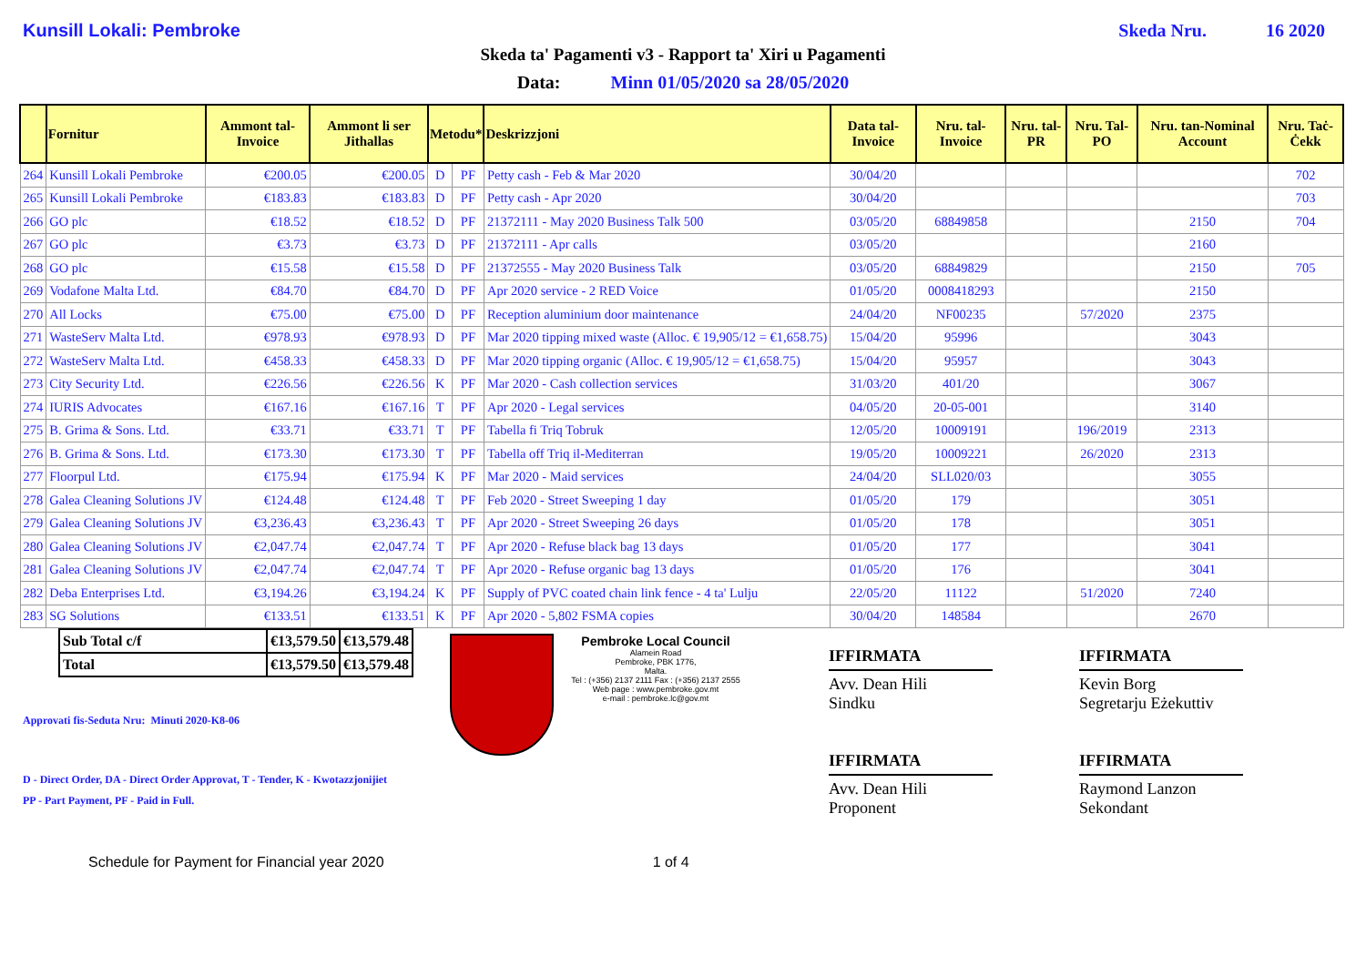Kunsill Lokali: Pembroke Skeda Nru. 16 2020
Skeda ta' Pagamenti v3 - Rapport ta' Xiri u Pagamenti
Data: Minn 01/05/2020 sa 28/05/2020
| | Fornitur | Ammont tal-Invoice | Ammont li ser Jithallas | Metodu* | | Deskrizzjoni | Data tal-Invoice | Nru. tal-Invoice | Nru. tal-PR | Nru. Tal-PO | Nru. tan-Nominal Account | Nru. Taċ-Ċekk |
| --- | --- | --- | --- | --- | --- | --- | --- | --- | --- | --- | --- | --- |
| 264 | Kunsill Lokali Pembroke | €200.05 | €200.05 | D | PF | Petty cash - Feb & Mar 2020 | 30/04/20 | | | | | 702 |
| 265 | Kunsill Lokali Pembroke | €183.83 | €183.83 | D | PF | Petty cash - Apr 2020 | 30/04/20 | | | | | 703 |
| 266 | GO plc | €18.52 | €18.52 | D | PF | 21372111 - May 2020 Business Talk 500 | 03/05/20 | 68849858 | | | 2150 | 704 |
| 267 | GO plc | €3.73 | €3.73 | D | PF | 21372111 - Apr calls | 03/05/20 | | | | 2160 | |
| 268 | GO plc | €15.58 | €15.58 | D | PF | 21372555 - May 2020 Business Talk | 03/05/20 | 68849829 | | | 2150 | 705 |
| 269 | Vodafone Malta Ltd. | €84.70 | €84.70 | D | PF | Apr 2020 service - 2 RED Voice | 01/05/20 | 0008418293 | | | 2150 | |
| 270 | All Locks | €75.00 | €75.00 | D | PF | Reception aluminium door maintenance | 24/04/20 | NF00235 | | 57/2020 | 2375 | |
| 271 | WasteServ Malta Ltd. | €978.93 | €978.93 | D | PF | Mar 2020 tipping mixed waste (Alloc. € 19,905/12 = €1,658.75) | 15/04/20 | 95996 | | | 3043 | |
| 272 | WasteServ Malta Ltd. | €458.33 | €458.33 | D | PF | Mar 2020 tipping organic (Alloc. € 19,905/12 = €1,658.75) | 15/04/20 | 95957 | | | 3043 | |
| 273 | City Security Ltd. | €226.56 | €226.56 | K | PF | Mar 2020 - Cash collection services | 31/03/20 | 401/20 | | | 3067 | |
| 274 | IURIS Advocates | €167.16 | €167.16 | T | PF | Apr 2020 - Legal services | 04/05/20 | 20-05-001 | | | 3140 | |
| 275 | B. Grima & Sons. Ltd. | €33.71 | €33.71 | T | PF | Tabella fi Triq Tobruk | 12/05/20 | 10009191 | | 196/2019 | 2313 | |
| 276 | B. Grima & Sons. Ltd. | €173.30 | €173.30 | T | PF | Tabella off Triq il-Mediterran | 19/05/20 | 10009221 | | 26/2020 | 2313 | |
| 277 | Floorpul Ltd. | €175.94 | €175.94 | K | PF | Mar 2020 - Maid services | 24/04/20 | SLL020/03 | | | 3055 | |
| 278 | Galea Cleaning Solutions JV | €124.48 | €124.48 | T | PF | Feb 2020 - Street Sweeping 1 day | 01/05/20 | 179 | | | 3051 | |
| 279 | Galea Cleaning Solutions JV | €3,236.43 | €3,236.43 | T | PF | Apr 2020 - Street Sweeping 26 days | 01/05/20 | 178 | | | 3051 | |
| 280 | Galea Cleaning Solutions JV | €2,047.74 | €2,047.74 | T | PF | Apr 2020 - Refuse black bag 13 days | 01/05/20 | 177 | | | 3041 | |
| 281 | Galea Cleaning Solutions JV | €2,047.74 | €2,047.74 | T | PF | Apr 2020 - Refuse organic bag 13 days | 01/05/20 | 176 | | | 3041 | |
| 282 | Deba Enterprises Ltd. | €3,194.26 | €3,194.24 | K | PF | Supply of PVC coated chain link fence - 4 ta' Lulju | 22/05/20 | 11122 | | 51/2020 | 7240 | |
| 283 | SG Solutions | €133.51 | €133.51 | K | PF | Apr 2020 - 5,802 FSMA copies | 30/04/20 | 148584 | | | 2670 | |
| Sub Total c/f | €13,579.50 | €13,579.48 |
| Total | €13,579.50 | €13,579.48 |
Approvati fis-Seduta Nru: Minuti 2020-K8-06
D - Direct Order, DA - Direct Order Approvat, T - Tender, K - Kwotazzjonijiet
PP - Part Payment, PF - Paid in Full.
Pembroke Local Council
Alamein Road
Pembroke, PBK 1776,
Malta.
Tel : (+356) 2137 2111 Fax : (+356) 2137 2555
Web page : www.pembroke.gov.mt
e-mail : pembroke.lc@gov.mt
IFFIRMATA
Avv. Dean Hili
Sindku
IFFIRMATA
Avv. Dean Hili
Proponent
IFFIRMATA
Kevin Borg
Segretarju Eżekuttiv
IFFIRMATA
Raymond Lanzon
Sekondant
Schedule for Payment for Financial year 2020 1 of 4